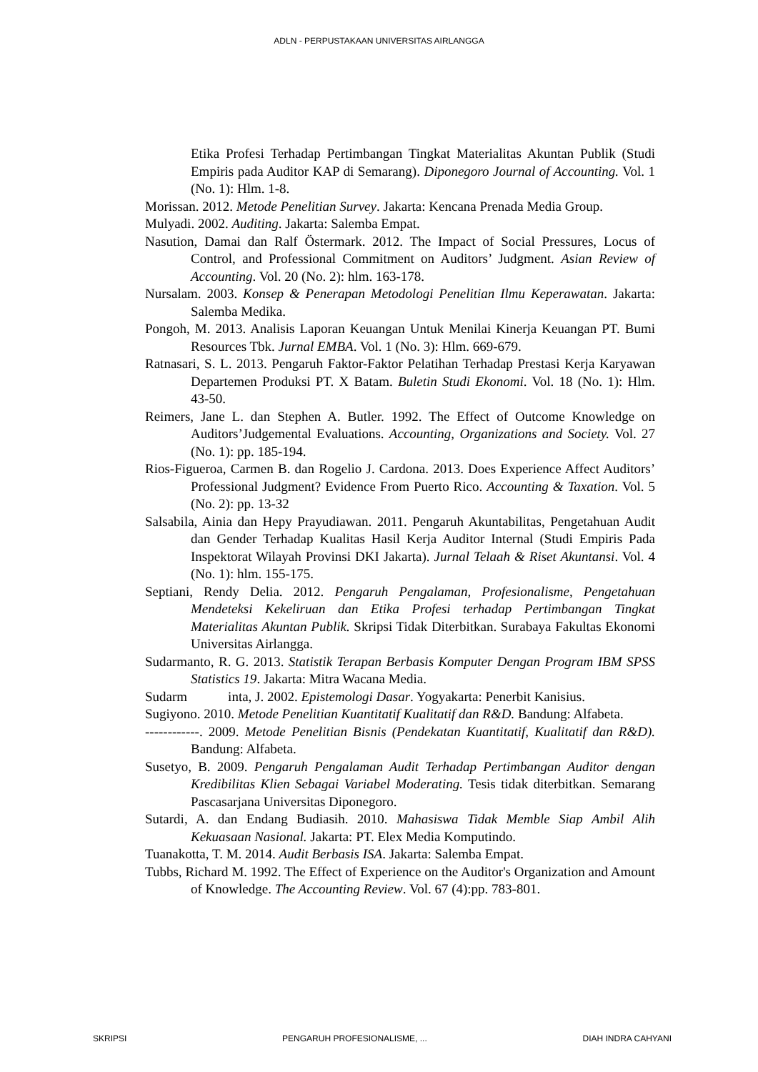ADLN - PERPUSTAKAAN UNIVERSITAS AIRLANGGA
Etika Profesi Terhadap Pertimbangan Tingkat Materialitas Akuntan Publik (Studi Empiris pada Auditor KAP di Semarang). Diponegoro Journal of Accounting. Vol. 1 (No. 1): Hlm. 1-8.
Morissan. 2012. Metode Penelitian Survey. Jakarta: Kencana Prenada Media Group.
Mulyadi. 2002. Auditing. Jakarta: Salemba Empat.
Nasution, Damai dan Ralf Östermark. 2012. The Impact of Social Pressures, Locus of Control, and Professional Commitment on Auditors’ Judgment. Asian Review of Accounting. Vol. 20 (No. 2): hlm. 163-178.
Nursalam. 2003. Konsep & Penerapan Metodologi Penelitian Ilmu Keperawatan. Jakarta: Salemba Medika.
Pongoh, M. 2013. Analisis Laporan Keuangan Untuk Menilai Kinerja Keuangan PT. Bumi Resources Tbk. Jurnal EMBA. Vol. 1 (No. 3): Hlm. 669-679.
Ratnasari, S. L. 2013. Pengaruh Faktor-Faktor Pelatihan Terhadap Prestasi Kerja Karyawan Departemen Produksi PT. X Batam. Buletin Studi Ekonomi. Vol. 18 (No. 1): Hlm. 43-50.
Reimers, Jane L. dan Stephen A. Butler. 1992. The Effect of Outcome Knowledge on Auditors’Judgemental Evaluations. Accounting, Organizations and Society. Vol. 27 (No. 1): pp. 185-194.
Rios-Figueroa, Carmen B. dan Rogelio J. Cardona. 2013. Does Experience Affect Auditors’ Professional Judgment? Evidence From Puerto Rico. Accounting & Taxation. Vol. 5 (No. 2): pp. 13-32
Salsabila, Ainia dan Hepy Prayudiawan. 2011. Pengaruh Akuntabilitas, Pengetahuan Audit dan Gender Terhadap Kualitas Hasil Kerja Auditor Internal (Studi Empiris Pada Inspektorat Wilayah Provinsi DKI Jakarta). Jurnal Telaah & Riset Akuntansi. Vol. 4 (No. 1): hlm. 155-175.
Septiani, Rendy Delia. 2012. Pengaruh Pengalaman, Profesionalisme, Pengetahuan Mendeteksi Kekeliruan dan Etika Profesi terhadap Pertimbangan Tingkat Materialitas Akuntan Publik. Skripsi Tidak Diterbitkan. Surabaya Fakultas Ekonomi Universitas Airlangga.
Sudarmanto, R. G. 2013. Statistik Terapan Berbasis Komputer Dengan Program IBM SPSS Statistics 19. Jakarta: Mitra Wacana Media.
Sudarm inta, J. 2002. Epistemologi Dasar. Yogyakarta: Penerbit Kanisius.
Sugiyono. 2010. Metode Penelitian Kuantitatif Kualitatif dan R&D. Bandung: Alfabeta.
------------. 2009. Metode Penelitian Bisnis (Pendekatan Kuantitatif, Kualitatif dan R&D). Bandung: Alfabeta.
Susetyo, B. 2009. Pengaruh Pengalaman Audit Terhadap Pertimbangan Auditor dengan Kredibilitas Klien Sebagai Variabel Moderating. Tesis tidak diterbitkan. Semarang Pascasarjana Universitas Diponegoro.
Sutardi, A. dan Endang Budiasih. 2010. Mahasiswa Tidak Memble Siap Ambil Alih Kekuasaan Nasional. Jakarta: PT. Elex Media Komputindo.
Tuanakotta, T. M. 2014. Audit Berbasis ISA. Jakarta: Salemba Empat.
Tubbs, Richard M. 1992. The Effect of Experience on the Auditor's Organization and Amount of Knowledge. The Accounting Review. Vol. 67 (4):pp. 783-801.
SKRIPSI PENGARUH PROFESIONALISME, ... DIAH INDRA CAHYANI